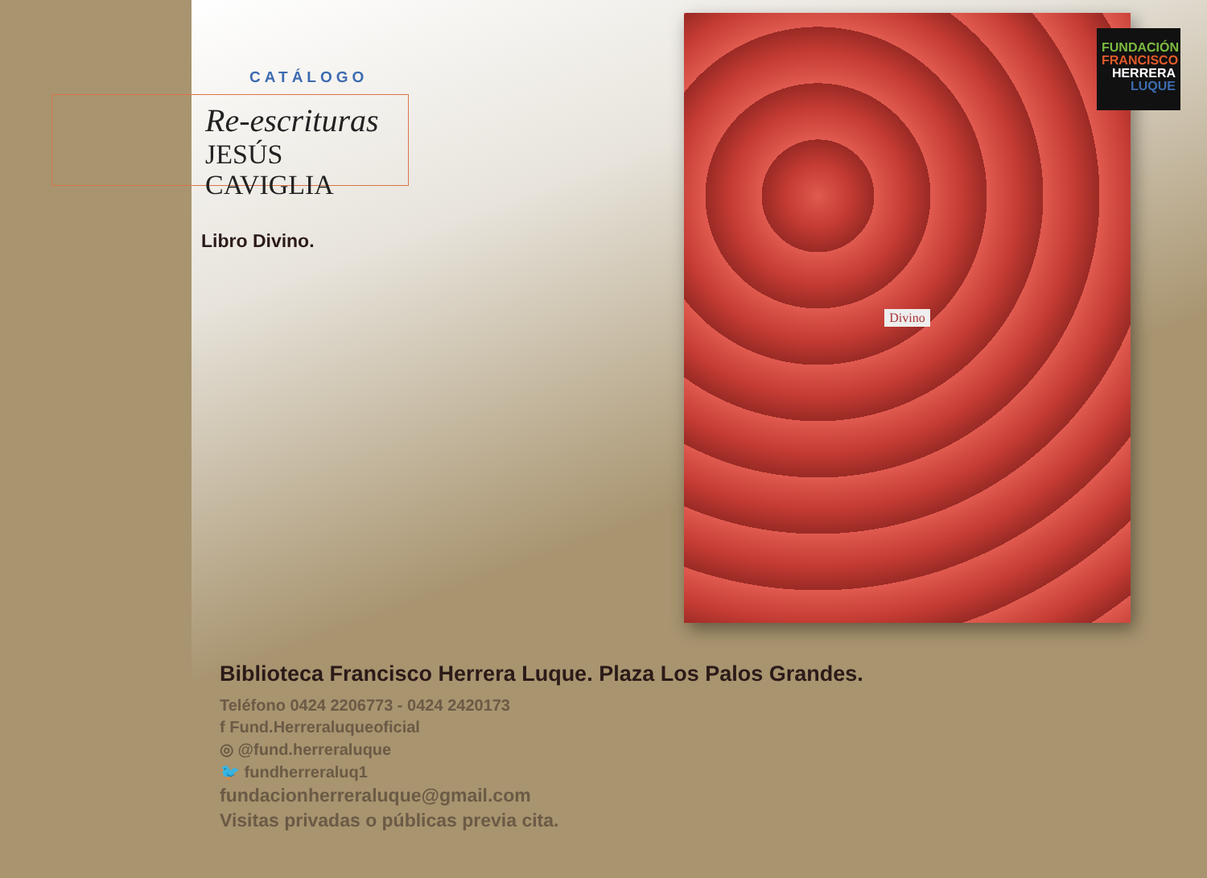CATÁLOGO
Re-escrituras
JESÚS CAVIGLIA
Libro Divino.
Divino
FUNDACIÓN
FRANCISCO
HERRERA
LUQUE
Biblioteca Francisco Herrera Luque. Plaza Los Palos Grandes.
Teléfono 0424 2206773 - 0424 2420173
f Fund.Herreraluqueoficial
◎ @fund.herreraluque
🐦 fundherreraluq1
fundacionherreraluque@gmail.com
Visitas privadas o públicas previa cita.